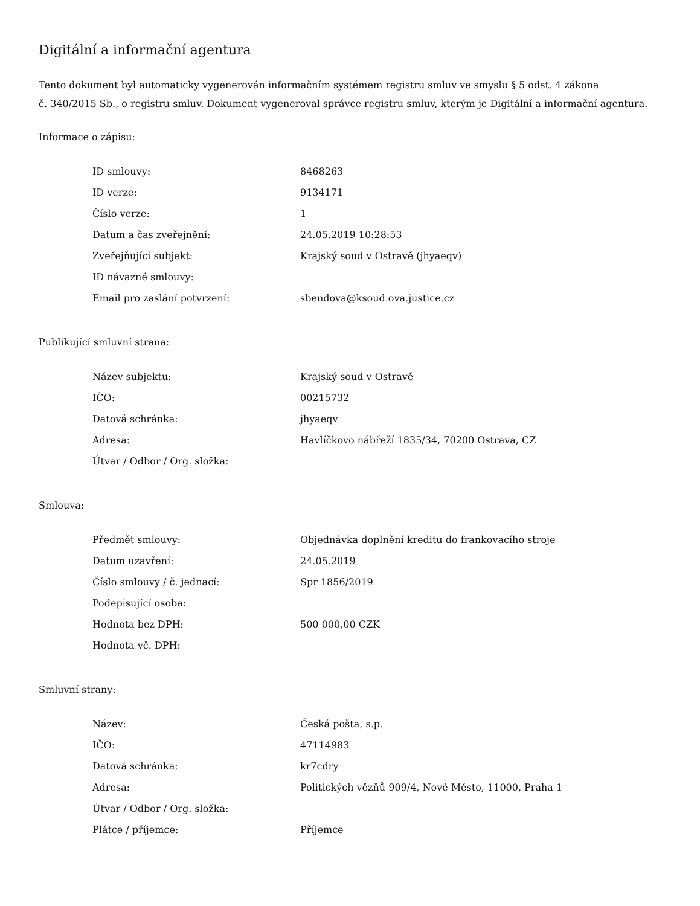Digitální a informační agentura
Tento dokument byl automaticky vygenerován informačním systémem registru smluv ve smyslu § 5 odst. 4 zákona
č. 340/2015 Sb., o registru smluv. Dokument vygeneroval správce registru smluv, kterým je Digitální a informační agentura.
Informace o zápisu:
| ID smlouvy: | 8468263 |
| ID verze: | 9134171 |
| Číslo verze: | 1 |
| Datum a čas zveřejnění: | 24.05.2019 10:28:53 |
| Zveřejňující subjekt: | Krajský soud v Ostravě (jhyaeqv) |
| ID návazné smlouvy: | |
| Email pro zaslání potvrzení: | sbendova@ksoud.ova.justice.cz |
Publikující smluvní strana:
| Název subjektu: | Krajský soud v Ostravě |
| IČO: | 00215732 |
| Datová schránka: | jhyaeqv |
| Adresa: | Havlíčkovo nábřeží 1835/34, 70200 Ostrava, CZ |
| Útvar / Odbor / Org. složka: | |
Smlouva:
| Předmět smlouvy: | Objednávka doplnění kreditu do frankovacího stroje |
| Datum uzavření: | 24.05.2019 |
| Číslo smlouvy / č. jednací: | Spr 1856/2019 |
| Podepisující osoba: | |
| Hodnota bez DPH: | 500 000,00 CZK |
| Hodnota vč. DPH: | |
Smluvní strany:
| Název: | Česká pošta, s.p. |
| IČO: | 47114983 |
| Datová schránka: | kr7cdry |
| Adresa: | Politických vězňů 909/4, Nové Město, 11000, Praha 1 |
| Útvar / Odbor / Org. složka: | |
| Plátce / příjemce: | Příjemce |